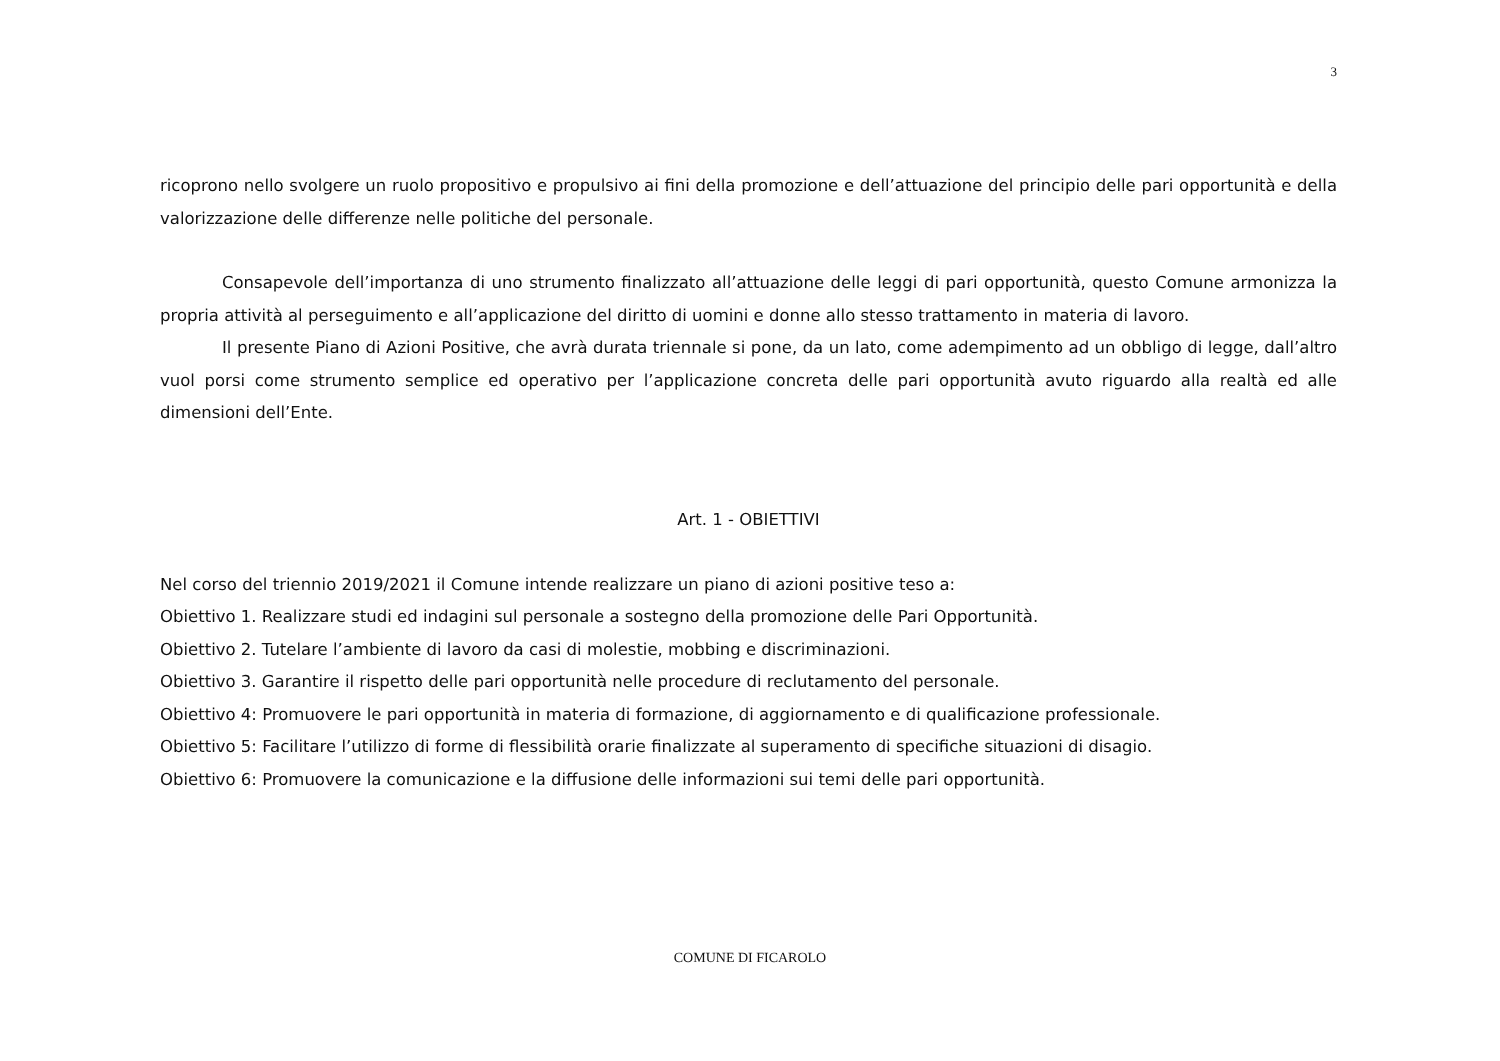3
ricoprono nello svolgere un ruolo propositivo e propulsivo ai fini della promozione e dell’attuazione del principio delle pari opportunità e della valorizzazione delle differenze nelle politiche del personale.
Consapevole dell’importanza di uno strumento finalizzato all’attuazione delle leggi di pari opportunità, questo Comune armonizza la propria attività al perseguimento e all’applicazione del diritto di uomini e donne allo stesso trattamento in materia di lavoro.
Il presente Piano di Azioni Positive, che avrà durata triennale si pone, da un lato, come adempimento ad un obbligo di legge, dall’altro vuol porsi come strumento semplice ed operativo per l’applicazione concreta delle pari opportunità avuto riguardo alla realtà ed alle dimensioni dell’Ente.
Art. 1 - OBIETTIVI
Nel corso del triennio 2019/2021 il Comune intende realizzare un piano di azioni positive teso a:
Obiettivo 1. Realizzare studi ed indagini sul personale a sostegno della promozione delle Pari Opportunità.
Obiettivo 2. Tutelare l’ambiente di lavoro da casi di molestie, mobbing e discriminazioni.
Obiettivo 3. Garantire il rispetto delle pari opportunità nelle procedure di reclutamento del personale.
Obiettivo 4: Promuovere le pari opportunità in materia di formazione, di aggiornamento e di qualificazione professionale.
Obiettivo 5: Facilitare l’utilizzo di forme di flessibilità orarie finalizzate al superamento di specifiche situazioni di disagio.
Obiettivo 6: Promuovere la comunicazione e la diffusione delle informazioni sui temi delle pari opportunità.
COMUNE DI FICAROLO